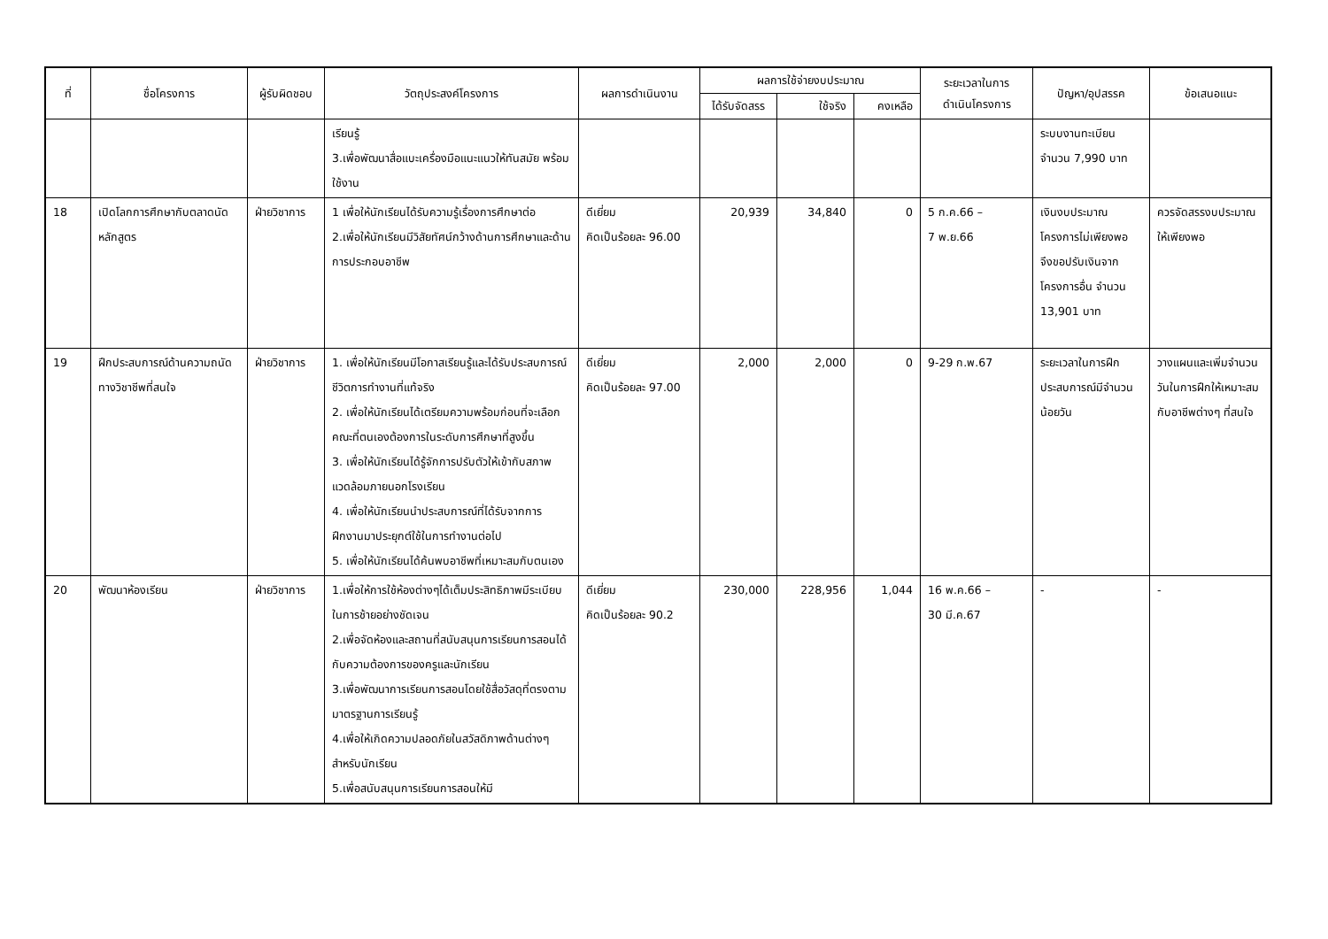| ที่ | ชื่อโครงการ | ผู้รับผิดชอบ | วัตถุประสงค์โครงการ | ผลการดำเนินงาน | ผลการใช้จ่ายงบประมาณ | | | ระยะเวลาในการ ดำเนินโครงการ | ปัญหา/อุปสรรค | ข้อเสนอแนะ |
| --- | --- | --- | --- | --- | --- | --- | --- | --- | --- | --- |
| | | | | | ได้รับจัดสรร | ใช้จริง | คงเหลือ | | | |
| | | | เรียนรู้ 3.เพื่อพัฒนาสื่อแบะเครื่องมือแนะแนวให้ทันสมัย พร้อมใช้งาน | | | | | | ระบบงานทะเบียน จำนวน 7,990 บาท | |
| 18 | เปิดโลกการศึกษากับตลาดนัดหลักสูตร | ฝ่ายวิชาการ | 1 เพื่อให้นักเรียนได้รับความรู้เรื่องการศึกษาต่อ 2.เพื่อให้นักเรียนมีวิสัยทัศน์กว้างด้านการศึกษาและด้านการประกอบอาชีพ | ดีเยี่ยม คิดเป็นร้อยละ 96.00 | 20,939 | 34,840 | 0 | 5 ก.ค.66 – 7 พ.ย.66 | เงินงบประมาณโครงการไม่เพียงพอ จึงขอปรับเงินจากโครงการอื่น จำนวน 13,901 บาท | ควรจัดสรรงบประมาณให้เพียงพอ |
| 19 | ฝึกประสบการณ์ด้านความถนัดทางวิชาชีพที่สนใจ | ฝ่ายวิชาการ | 1. เพื่อให้นักเรียนมีโอกาสเรียนรู้และได้รับประสบการณ์ชีวิตการทำงานที่แท้จริง 2. เพื่อให้นักเรียนได้เตรียมความพร้อมก่อนที่จะเลือกคณะที่ตนเองต้องการในระดับการศึกษาที่สูงขึ้น 3. เพื่อให้นักเรียนได้รู้จักการปรับตัวให้เข้ากับสภาพแวดล้อมภายนอกโรงเรียน 4. เพื่อให้นักเรียนนำประสบการณ์ที่ได้รับจากการฝึกงานมาประยุกต์ใช้ในการทำงานต่อไป 5. เพื่อให้นักเรียนได้ค้นพบอาชีพที่เหมาะสมกับตนเอง | ดีเยี่ยม คิดเป็นร้อยละ 97.00 | 2,000 | 2,000 | 0 | 9-29 ก.พ.67 | ระยะเวลาในการฝึกประสบการณ์มีจำนวนน้อยวัน | วางแผนและเพิ่มจำนวนวันในการฝึกให้เหมาะสมกับอาชีพต่างๆ ที่สนใจ |
| 20 | พัฒนาห้องเรียน | ฝ่ายวิชาการ | 1.เพื่อให้การใช้ห้องต่างๆได้เต็มประสิทธิภาพมีระเบียบในการช้ายอย่างชัดเจน 2.เพื่อจัดห้องและสถานที่สนับสนุนการเรียนการสอนได้กับความต้องการของครูและนักเรียน 3.เพื่อพัฒนาการเรียนการสอนโดยใช้สื่อวัสดุที่ตรงตามมาตรฐานการเรียนรู้ 4.เพื่อให้เกิดความปลอดภัยในสวัสดิภาพด้านต่างๆสำหรับนักเรียน 5.เพื่อสนับสนุนการเรียนการสอนให้มี | ดีเยี่ยม คิดเป็นร้อยละ 90.2 | 230,000 | 228,956 | 1,044 | 16 พ.ค.66 – 30 มี.ค.67 | - | - |